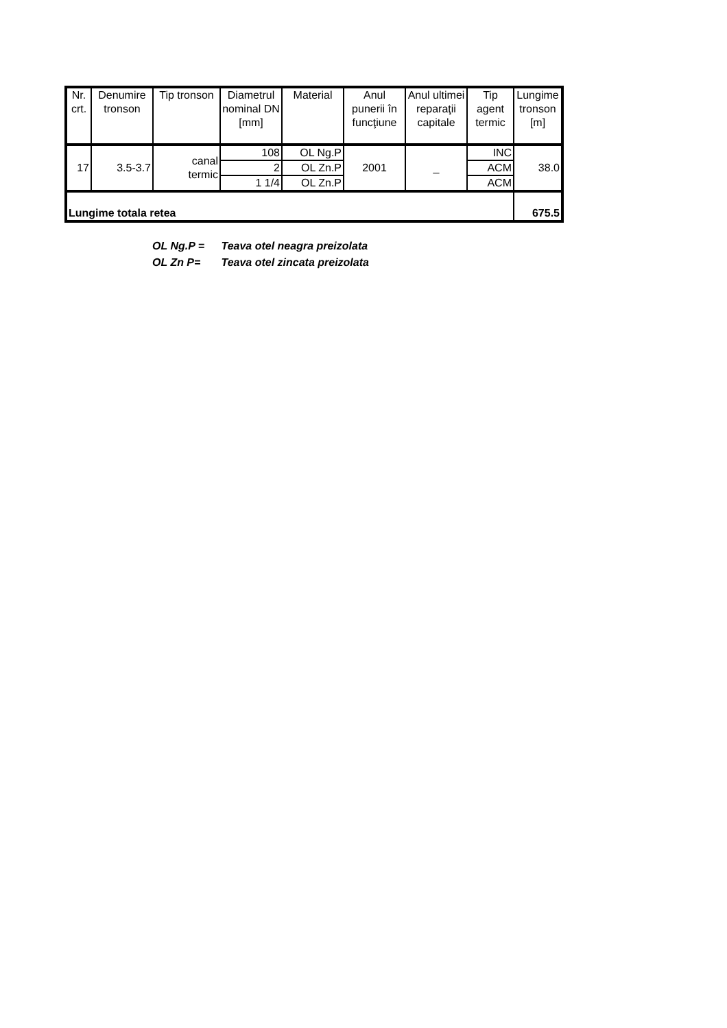| Nr. crt. | Denumire tronson | Tip tronson | Diametrul nominal DN [mm] | Material | Anul punerii în funcţiune | Anul ultimei reparaţii capitale | Tip agent termic | Lungime tronson [m] |
| --- | --- | --- | --- | --- | --- | --- | --- | --- |
| 17 | 3.5-3.7 | canal termic | 108 | OL Ng.P | 2001 | _ | INC | 38.0 |
| | | | 2 | OL Zn.P | | | ACM | |
| | | | 1 1/4 | OL Zn.P | | | ACM | |
| Lungime totala retea | | | | | | | | 675.5 |
OL Ng.P = Teava otel neagra preizolata
OL Zn P= Teava otel zincata preizolata